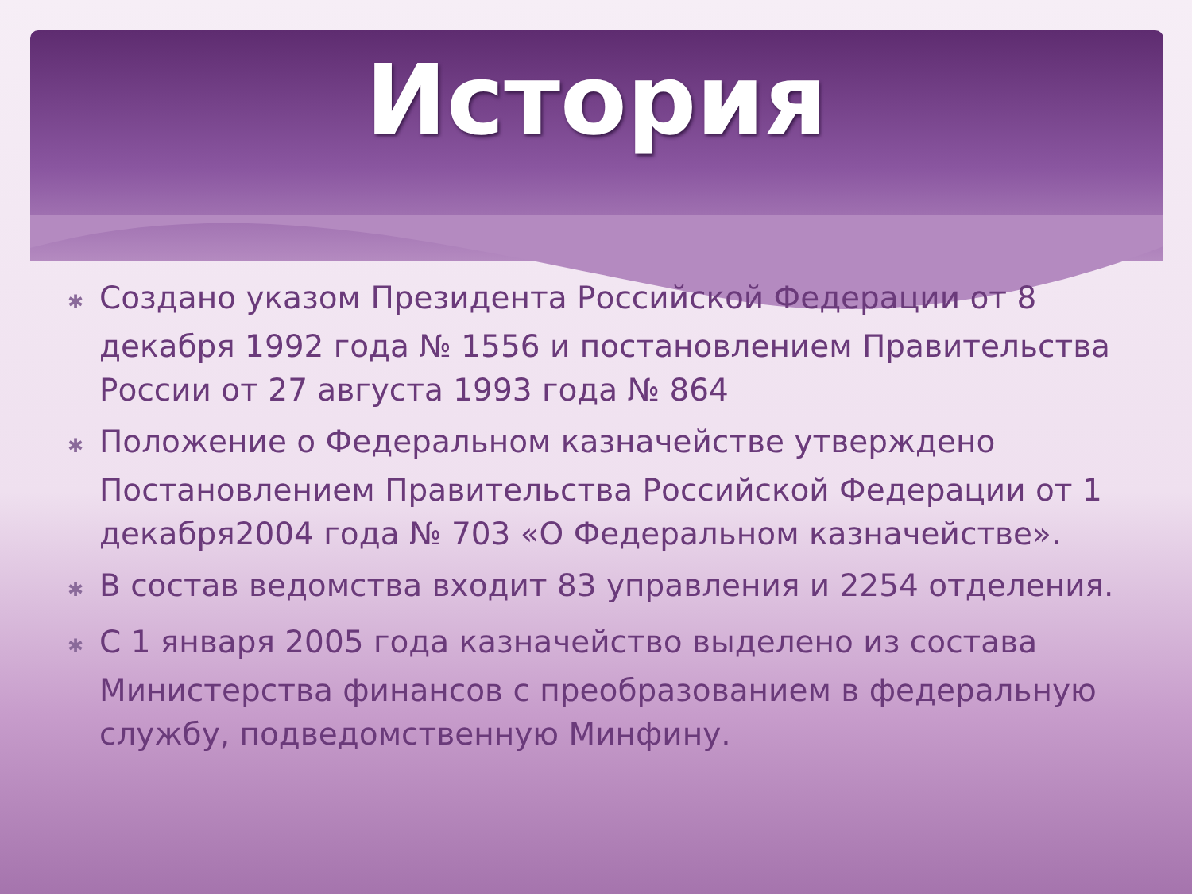История
✱ Создано указом Президента Российской Федерации от 8 декабря 1992 года № 1556 и постановлением Правительства России от 27 августа 1993 года № 864
✱ Положение о Федеральном казначействе утверждено Постановлением Правительства Российской Федерации от 1 декабря2004 года № 703 «О Федеральном казначействе».
✱ В состав ведомства входит 83 управления и 2254 отделения.
✱ С 1 января 2005 года казначейство выделено из состава Министерства финансов с преобразованием в федеральную службу, подведомственную Минфину.